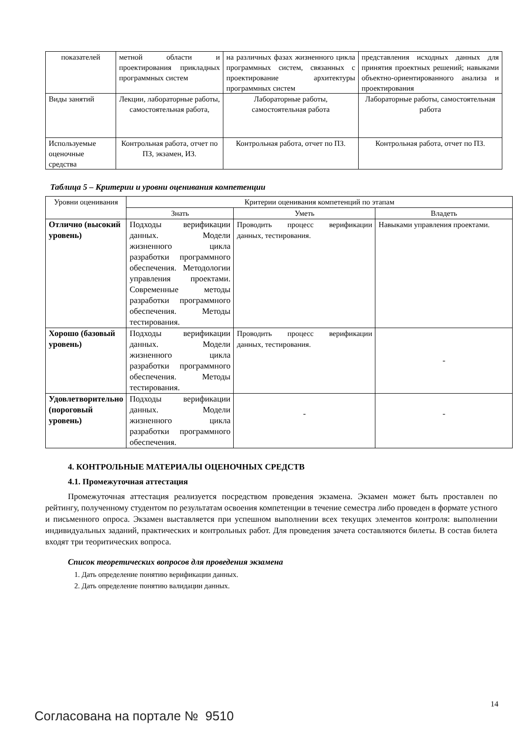| показателей | метной области и проектирования прикладных программных систем | на различных фазах жизненного цикла программных систем, связанных с проектирование архитектуры программных систем | представления исходных данных для принятия проектных решений; навыками объектно-ориентированного анализа и проектирования |
| Виды занятий | Лекции, лабораторные работы, самостоятельная работа, | Лабораторные работы, самостоятельная работа | Лабораторные работы, самостоятельная работа |
| Используемые оценочные средства | Контрольная работа, отчет по ПЗ, экзамен, ИЗ. | Контрольная работа, отчет по ПЗ. | Контрольная работа, отчет по ПЗ. |
Таблица 5 – Критерии и уровни оценивания компетенции
| Уровни оценивания | Критерии оценивания компетенций по этапам | | |
| | Знать | Уметь | Владеть |
| Отлично (высокий уровень) | Подходы верификации данных. Модели жизненного цикла разработки программного обеспечения. Методологии управления проектами. Современные методы разработки программного обеспечения. Методы тестирования. | Проводить процесс верификации данных, тестирования. | Навыками управления проектами. |
| Хорошо (базовый уровень) | Подходы верификации данных. Модели жизненного цикла разработки программного обеспечения. Методы тестирования. | Проводить процесс верификации данных, тестирования. | - |
| Удовлетворительно (пороговый уровень) | Подходы верификации данных. Модели жизненного цикла разработки программного обеспечения. | - | - |
4. КОНТРОЛЬНЫЕ МАТЕРИАЛЫ ОЦЕНОЧНЫХ СРЕДСТВ
4.1. Промежуточная аттестация
Промежуточная аттестация реализуется посредством проведения экзамена. Экзамен может быть проставлен по рейтингу, полученному студентом по результатам освоения компетенции в течение семестра либо проведен в формате устного и письменного опроса. Экзамен выставляется при успешном выполнении всех текущих элементов контроля: выполнении индивидуальных заданий, практических и контрольных работ. Для проведения зачета составляются билеты. В состав билета входят три теоритических вопроса.
Список теоретических вопросов для проведения экзамена
1. Дать определение понятию верификации данных.
2. Дать определение понятию валидации данных.
14
Согласована на портале № 9510